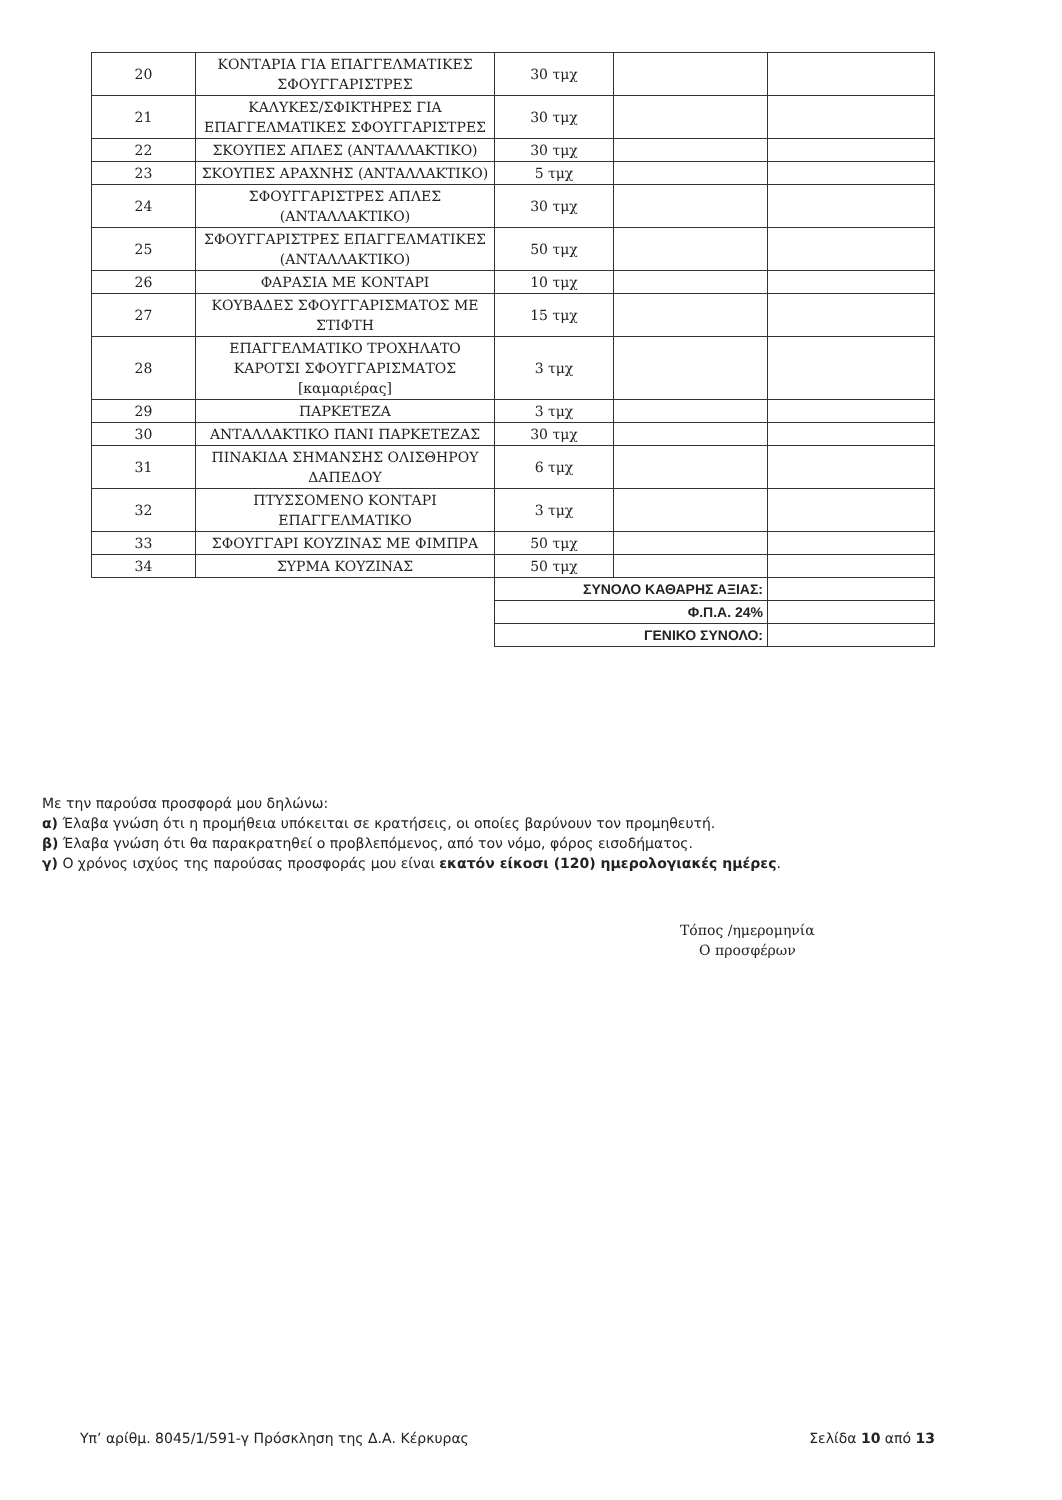| 20 | ΚΟΝΤΑΡΙΑ ΓΙΑ ΕΠΑΓΓΕΛΜΑΤΙΚΕΣ ΣΦΟΥΓΓΑΡΙΣΤΡΕΣ | 30 τμχ | | |
| 21 | ΚΑΛΥΚΕΣ/ΣΦΙΚΤΗΡΕΣ ΓΙΑ ΕΠΑΓΓΕΛΜΑΤΙΚΕΣ ΣΦΟΥΓΓΑΡΙΣΤΡΕΣ | 30 τμχ | | |
| 22 | ΣΚΟΥΠΕΣ ΑΠΛΕΣ (ΑΝΤΑΛΛΑΚΤΙΚΟ) | 30 τμχ | | |
| 23 | ΣΚΟΥΠΕΣ ΑΡΑΧΝΗΣ (ΑΝΤΑΛΛΑΚΤΙΚΟ) | 5 τμχ | | |
| 24 | ΣΦΟΥΓΓΑΡΙΣΤΡΕΣ ΑΠΛΕΣ (ΑΝΤΑΛΛΑΚΤΙΚΟ) | 30 τμχ | | |
| 25 | ΣΦΟΥΓΓΑΡΙΣΤΡΕΣ ΕΠΑΓΓΕΛΜΑΤΙΚΕΣ (ΑΝΤΑΛΛΑΚΤΙΚΟ) | 50 τμχ | | |
| 26 | ΦΑΡΑΣΙΑ ΜΕ ΚΟΝΤΑΡΙ | 10 τμχ | | |
| 27 | ΚΟΥΒΑΔΕΣ ΣΦΟΥΓΓΑΡΙΣΜΑΤΟΣ ΜΕ ΣΤΙΦΤΗ | 15 τμχ | | |
| 28 | ΕΠΑΓΓΕΛΜΑΤΙΚΟ ΤΡΟΧΗΛΑΤΟ ΚΑΡΟΤΣΙ ΣΦΟΥΓΓΑΡΙΣΜΑΤΟΣ [καμαριέρας] | 3 τμχ | | |
| 29 | ΠΑΡΚΕΤΕΖΑ | 3 τμχ | | |
| 30 | ΑΝΤΑΛΛΑΚΤΙΚΟ ΠΑΝΙ ΠΑΡΚΕΤΕΖΑΣ | 30 τμχ | | |
| 31 | ΠΙΝΑΚΙΔΑ ΣΗΜΑΝΣΗΣ ΟΛΙΣΘΗΡΟΥ ΔΑΠΕΔΟΥ | 6 τμχ | | |
| 32 | ΠΤΥΣΣΟΜΕΝΟ ΚΟΝΤΑΡΙ ΕΠΑΓΓΕΛΜΑΤΙΚΟ | 3 τμχ | | |
| 33 | ΣΦΟΥΓΓΑΡΙ ΚΟΥΖΙΝΑΣ ΜΕ ΦΙΜΠΡΑ | 50 τμχ | | |
| 34 | ΣΥΡΜΑ ΚΟΥΖΙΝΑΣ | 50 τμχ | | |
| | | ΣΥΝΟΛΟ ΚΑΘΑΡΗΣ ΑΞΙΑΣ: | | |
| | | Φ.Π.Α. 24% | | |
| | | ΓΕΝΙΚΟ ΣΥΝΟΛΟ: | | |
Με την παρούσα προσφορά μου δηλώνω:
α) Έλαβα γνώση ότι η προμήθεια υπόκειται σε κρατήσεις, οι οποίες βαρύνουν τον προμηθευτή.
β) Έλαβα γνώση ότι θα παρακρατηθεί ο προβλεπόμενος, από τον νόμο, φόρος εισοδήματος.
γ) Ο χρόνος ισχύος της παρούσας προσφοράς μου είναι εκατόν είκοσι (120) ημερολογιακές ημέρες.
Τόπος /ημερομηνία
Ο προσφέρων
Υπ’ αρίθμ. 8045/1/591-γ Πρόσκληση της Δ.Α. Κέρκυρας Σελίδα 10 από 13